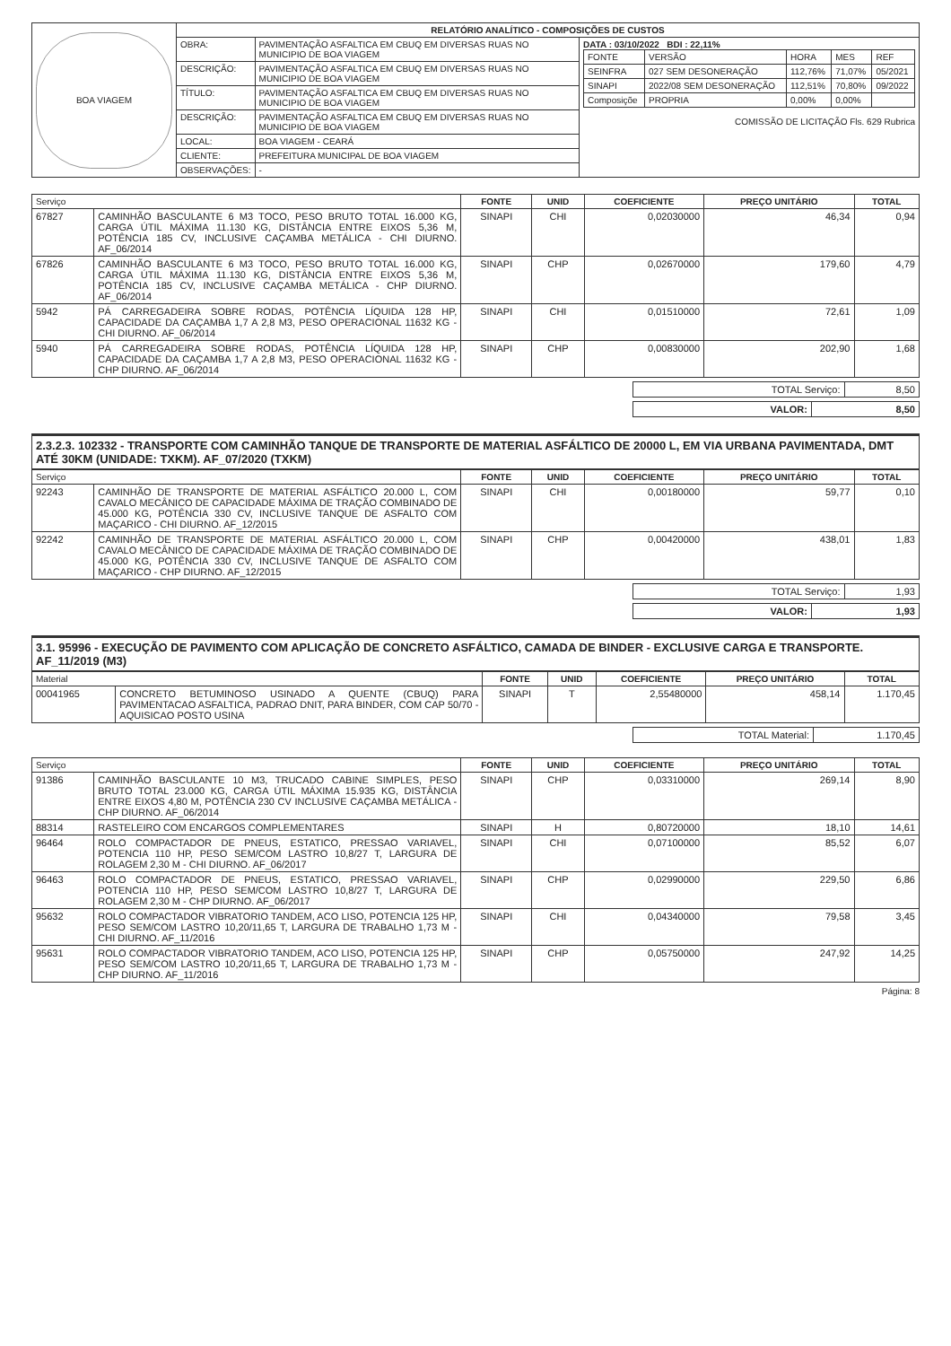| BOA VIAGEM | RELATÓRIO ANALÍTICO - COMPOSIÇÕES DE CUSTOS | | |
| | OBRA: | PAVIMENTAÇÃO ASFALTICA EM CBUQ EM DIVERSAS RUAS NO MUNICIPIO DE BOA VIAGEM | DATA : 03/10/2022 BDI : 22,11% / FONTE / VERSÃO / HORA / MES / REF / / SEINFRA / 027 SEM DESONERAÇÃO / 112,76% / 71,07% / 05/2021 / / SINAPI / 2022/08 SEM DESONERAÇÃO / 112,51% / 70,80% / 09/2022 / / Composiçõe / PROPRIA / 0,00% / 0,00% / / COMISSÃO DE LICITAÇÃO Fls. 629 Rubrica |
| | DESCRIÇÃO: | PAVIMENTAÇÃO ASFALTICA EM CBUQ EM DIVERSAS RUAS NO MUNICIPIO DE BOA VIAGEM | |
| | TÍTULO: | PAVIMENTAÇÃO ASFALTICA EM CBUQ EM DIVERSAS RUAS NO MUNICIPIO DE BOA VIAGEM | |
| | DESCRIÇÃO: | PAVIMENTAÇÃO ASFALTICA EM CBUQ EM DIVERSAS RUAS NO MUNICIPIO DE BOA VIAGEM | |
| | LOCAL: | BOA VIAGEM - CEARÁ | |
| | CLIENTE: | PREFEITURA MUNICIPAL DE BOA VIAGEM | |
| | OBSERVAÇÕES: | - | |
| Serviço | | FONTE | UNID | COEFICIENTE | PREÇO UNITÁRIO | TOTAL |
| --- | --- | --- | --- | --- | --- | --- |
| 67827 | CAMINHÃO BASCULANTE 6 M3 TOCO, PESO BRUTO TOTAL 16.000 KG, CARGA ÚTIL MÁXIMA 11.130 KG, DISTÂNCIA ENTRE EIXOS 5,36 M, POTÊNCIA 185 CV, INCLUSIVE CAÇAMBA METÁLICA - CHI DIURNO. AF_06/2014 | SINAPI | CHI | 0,02030000 | 46,34 | 0,94 |
| 67826 | CAMINHÃO BASCULANTE 6 M3 TOCO, PESO BRUTO TOTAL 16.000 KG, CARGA ÚTIL MÁXIMA 11.130 KG, DISTÂNCIA ENTRE EIXOS 5,36 M, POTÊNCIA 185 CV, INCLUSIVE CAÇAMBA METÁLICA - CHP DIURNO. AF_06/2014 | SINAPI | CHP | 0,02670000 | 179,60 | 4,79 |
| 5942 | PÁ CARREGADEIRA SOBRE RODAS, POTÊNCIA LÍQUIDA 128 HP, CAPACIDADE DA CAÇAMBA 1,7 A 2,8 M3, PESO OPERACIONAL 11632 KG - CHI DIURNO. AF_06/2014 | SINAPI | CHI | 0,01510000 | 72,61 | 1,09 |
| 5940 | PÁ CARREGADEIRA SOBRE RODAS, POTÊNCIA LÍQUIDA 128 HP, CAPACIDADE DA CAÇAMBA 1,7 A 2,8 M3, PESO OPERACIONAL 11632 KG - CHP DIURNO. AF_06/2014 | SINAPI | CHP | 0,00830000 | 202,90 | 1,68 |
| TOTAL Serviço: | 8,50 |
| VALOR: | 8,50 |
2.3.2.3. 102332 - TRANSPORTE COM CAMINHÃO TANQUE DE TRANSPORTE DE MATERIAL ASFÁLTICO DE 20000 L, EM VIA URBANA PAVIMENTADA, DMT ATÉ 30KM (UNIDADE: TXKM). AF_07/2020 (TXKM)
| Serviço | | FONTE | UNID | COEFICIENTE | PREÇO UNITÁRIO | TOTAL |
| --- | --- | --- | --- | --- | --- | --- |
| 92243 | CAMINHÃO DE TRANSPORTE DE MATERIAL ASFÁLTICO 20.000 L, COM CAVALO MECÂNICO DE CAPACIDADE MÁXIMA DE TRAÇÃO COMBINADO DE 45.000 KG, POTÊNCIA 330 CV, INCLUSIVE TANQUE DE ASFALTO COM MAÇARICO - CHI DIURNO. AF_12/2015 | SINAPI | CHI | 0,00180000 | 59,77 | 0,10 |
| 92242 | CAMINHÃO DE TRANSPORTE DE MATERIAL ASFÁLTICO 20.000 L, COM CAVALO MECÂNICO DE CAPACIDADE MÁXIMA DE TRAÇÃO COMBINADO DE 45.000 KG, POTÊNCIA 330 CV, INCLUSIVE TANQUE DE ASFALTO COM MAÇARICO - CHP DIURNO. AF_12/2015 | SINAPI | CHP | 0,00420000 | 438,01 | 1,83 |
| TOTAL Serviço: | 1,93 |
| VALOR: | 1,93 |
3.1. 95996 - EXECUÇÃO DE PAVIMENTO COM APLICAÇÃO DE CONCRETO ASFÁLTICO, CAMADA DE BINDER - EXCLUSIVE CARGA E TRANSPORTE. AF_11/2019 (M3)
| Material | | FONTE | UNID | COEFICIENTE | PREÇO UNITÁRIO | TOTAL |
| --- | --- | --- | --- | --- | --- | --- |
| 00041965 | CONCRETO BETUMINOSO USINADO A QUENTE (CBUQ) PARA PAVIMENTACAO ASFALTICA, PADRAO DNIT, PARA BINDER, COM CAP 50/70 - AQUISICAO POSTO USINA | SINAPI | T | 2,55480000 | 458,14 | 1.170,45 |
| TOTAL Material: | 1.170,45 |
| Serviço | | FONTE | UNID | COEFICIENTE | PREÇO UNITÁRIO | TOTAL |
| --- | --- | --- | --- | --- | --- | --- |
| 91386 | CAMINHÃO BASCULANTE 10 M3, TRUCADO CABINE SIMPLES, PESO BRUTO TOTAL 23.000 KG, CARGA ÚTIL MÁXIMA 15.935 KG, DISTÂNCIA ENTRE EIXOS 4,80 M, POTÊNCIA 230 CV INCLUSIVE CAÇAMBA METÁLICA - CHP DIURNO. AF_06/2014 | SINAPI | CHP | 0,03310000 | 269,14 | 8,90 |
| 88314 | RASTELEIRO COM ENCARGOS COMPLEMENTARES | SINAPI | H | 0,80720000 | 18,10 | 14,61 |
| 96464 | ROLO COMPACTADOR DE PNEUS, ESTATICO, PRESSAO VARIAVEL, POTENCIA 110 HP, PESO SEM/COM LASTRO 10,8/27 T, LARGURA DE ROLAGEM 2,30 M - CHI DIURNO. AF_06/2017 | SINAPI | CHI | 0,07100000 | 85,52 | 6,07 |
| 96463 | ROLO COMPACTADOR DE PNEUS, ESTATICO, PRESSAO VARIAVEL, POTENCIA 110 HP, PESO SEM/COM LASTRO 10,8/27 T, LARGURA DE ROLAGEM 2,30 M - CHP DIURNO. AF_06/2017 | SINAPI | CHP | 0,02990000 | 229,50 | 6,86 |
| 95632 | ROLO COMPACTADOR VIBRATORIO TANDEM, ACO LISO, POTENCIA 125 HP, PESO SEM/COM LASTRO 10,20/11,65 T, LARGURA DE TRABALHO 1,73 M - CHI DIURNO. AF_11/2016 | SINAPI | CHI | 0,04340000 | 79,58 | 3,45 |
| 95631 | ROLO COMPACTADOR VIBRATORIO TANDEM, ACO LISO, POTENCIA 125 HP, PESO SEM/COM LASTRO 10,20/11,65 T, LARGURA DE TRABALHO 1,73 M - CHP DIURNO. AF_11/2016 | SINAPI | CHP | 0,05750000 | 247,92 | 14,25 |
Página: 8